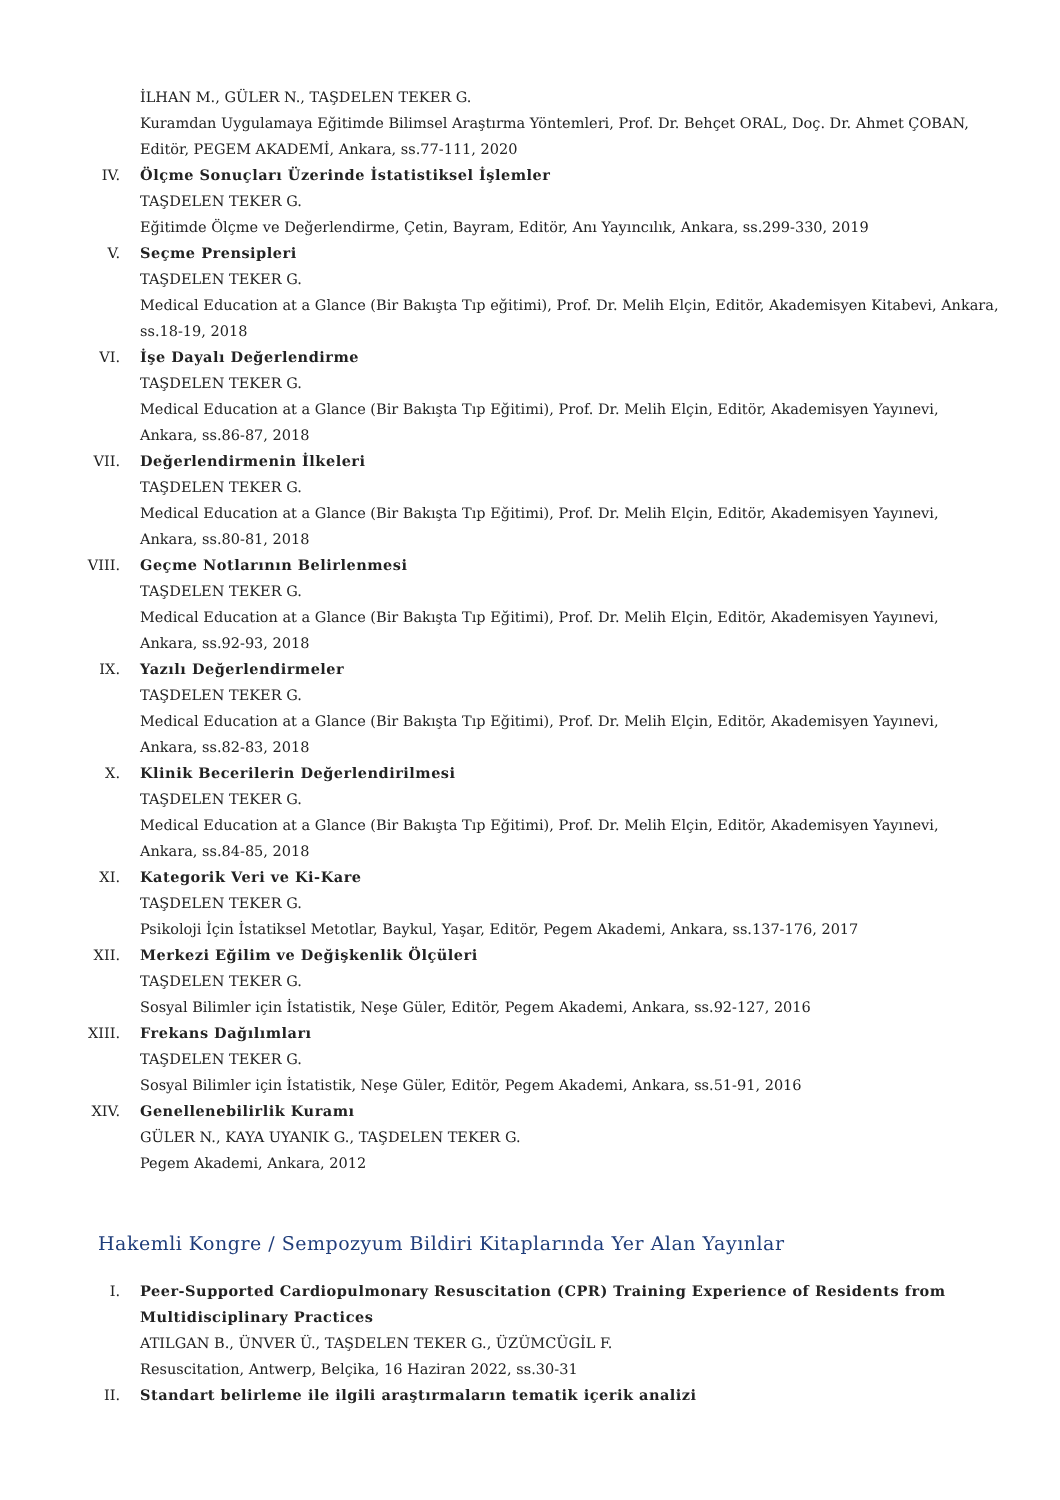İLHAN M., GÜLER N., TAŞDELEN TEKER G.
Kuramdan Uygulamaya Eğitimde Bilimsel Araştırma Yöntemleri, Prof. Dr. Behçet ORAL, Doç. Dr. Ahmet ÇOBAN, Editör, PEGEM AKADEMİ, Ankara, ss.77-111, 2020
IV. Ölçme Sonuçları Üzerinde İstatistiksel İşlemler
TAŞDELEN TEKER G.
Eğitimde Ölçme ve Değerlendirme, Çetin, Bayram, Editör, Anı Yayıncılık, Ankara, ss.299-330, 2019
V. Seçme Prensipleri
TAŞDELEN TEKER G.
Medical Education at a Glance (Bir Bakışta Tıp eğitimi), Prof. Dr. Melih Elçin, Editör, Akademisyen Kitabevi, Ankara, ss.18-19, 2018
VI. İşe Dayalı Değerlendirme
TAŞDELEN TEKER G.
Medical Education at a Glance (Bir Bakışta Tıp Eğitimi), Prof. Dr. Melih Elçin, Editör, Akademisyen Yayınevi, Ankara, ss.86-87, 2018
VII. Değerlendirmenin İlkeleri
TAŞDELEN TEKER G.
Medical Education at a Glance (Bir Bakışta Tıp Eğitimi), Prof. Dr. Melih Elçin, Editör, Akademisyen Yayınevi, Ankara, ss.80-81, 2018
VIII. Geçme Notlarının Belirlenmesi
TAŞDELEN TEKER G.
Medical Education at a Glance (Bir Bakışta Tıp Eğitimi), Prof. Dr. Melih Elçin, Editör, Akademisyen Yayınevi, Ankara, ss.92-93, 2018
IX. Yazılı Değerlendirmeler
TAŞDELEN TEKER G.
Medical Education at a Glance (Bir Bakışta Tıp Eğitimi), Prof. Dr. Melih Elçin, Editör, Akademisyen Yayınevi, Ankara, ss.82-83, 2018
X. Klinik Becerilerin Değerlendirilmesi
TAŞDELEN TEKER G.
Medical Education at a Glance (Bir Bakışta Tıp Eğitimi), Prof. Dr. Melih Elçin, Editör, Akademisyen Yayınevi, Ankara, ss.84-85, 2018
XI. Kategorik Veri ve Ki-Kare
TAŞDELEN TEKER G.
Psikoloji İçin İstatiksel Metotlar, Baykul, Yaşar, Editör, Pegem Akademi, Ankara, ss.137-176, 2017
XII. Merkezi Eğilim ve Değişkenlik Ölçüleri
TAŞDELEN TEKER G.
Sosyal Bilimler için İstatistik, Neşe Güler, Editör, Pegem Akademi, Ankara, ss.92-127, 2016
XIII. Frekans Dağılımları
TAŞDELEN TEKER G.
Sosyal Bilimler için İstatistik, Neşe Güler, Editör, Pegem Akademi, Ankara, ss.51-91, 2016
XIV. Genellenebilirlik Kuramı
GÜLER N., KAYA UYANIK G., TAŞDELEN TEKER G.
Pegem Akademi, Ankara, 2012
Hakemli Kongre / Sempozyum Bildiri Kitaplarında Yer Alan Yayınlar
I. Peer-Supported Cardiopulmonary Resuscitation (CPR) Training Experience of Residents from Multidisciplinary Practices
ATILGAN B., ÜNVER Ü., TAŞDELEN TEKER G., ÜZÜMCÜGİL F.
Resuscitation, Antwerp, Belçika, 16 Haziran 2022, ss.30-31
II. Standart belirleme ile ilgili araştırmaların tematik içerik analizi